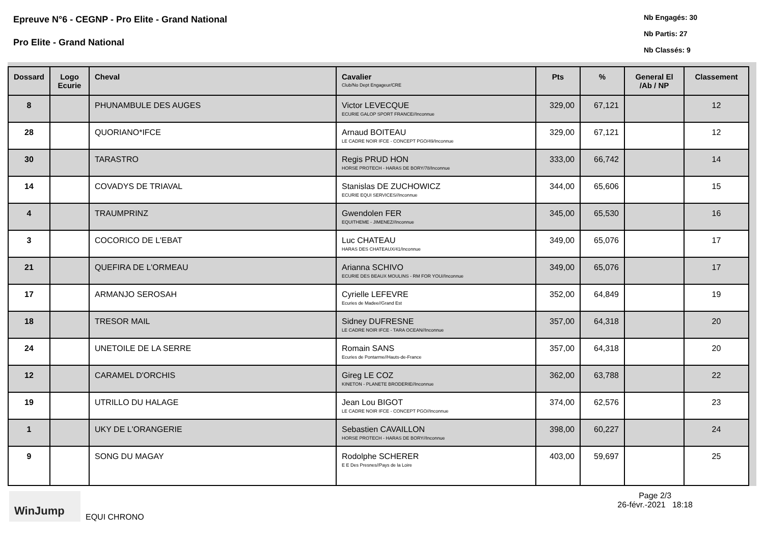Epreuve N°6 - CEGNP - Pro Elite - Grand National
Pro Elite - Grand National
Nb Engagés: 30
Nb Partis: 27
Nb Classés: 9
| Dossard | Logo Ecurie | Cheval | Cavalier Club/No Dept Engageur/CRE | Pts | % | General El /Ab / NP | Classement |
| --- | --- | --- | --- | --- | --- | --- | --- |
| 8 | | PHUNAMBULE DES AUGES | Victor LEVECQUE ECURIE GALOP SPORT FRANCE//Inconnue | 329,00 | 67,121 | | 12 |
| 28 | | QUORIANO*IFCE | Arnaud BOITEAU LE CADRE NOIR IFCE - CONCEPT PGO/49/Inconnue | 329,00 | 67,121 | | 12 |
| 30 | | TARASTRO | Regis PRUD HON HORSE PROTECH - HARAS DE BORY/78/Inconnue | 333,00 | 66,742 | | 14 |
| 14 | | COVADYS DE TRIAVAL | Stanislas DE ZUCHOWICZ ECURIE EQUI SERVICES//Inconnue | 344,00 | 65,606 | | 15 |
| 4 | | TRAUMPRINZ | Gwendolen FER EQUITHEME - JIMENEZ//Inconnue | 345,00 | 65,530 | | 16 |
| 3 | | COCORICO DE L'EBAT | Luc CHATEAU HARAS DES CHATEAUX/41/Inconnue | 349,00 | 65,076 | | 17 |
| 21 | | QUEFIRA DE L'ORMEAU | Arianna SCHIVO ECURIE DES BEAUX MOULINS - RM FOR YOU//Inconnue | 349,00 | 65,076 | | 17 |
| 17 | | ARMANJO SEROSAH | Cyrielle LEFEVRE Ecuries de Madee//Grand Est | 352,00 | 64,849 | | 19 |
| 18 | | TRESOR MAIL | Sidney DUFRESNE LE CADRE NOIR IFCE - TARA OCEAN//Inconnue | 357,00 | 64,318 | | 20 |
| 24 | | UNETOILE DE LA SERRE | Romain SANS Ecuries de Pontarme//Hauts-de-France | 357,00 | 64,318 | | 20 |
| 12 | | CARAMEL D'ORCHIS | Gireg LE COZ KINETON - PLANETE BRODERIE//Inconnue | 362,00 | 63,788 | | 22 |
| 19 | | UTRILLO DU HALAGE | Jean Lou BIGOT LE CADRE NOIR IFCE - CONCEPT PGO//Inconnue | 374,00 | 62,576 | | 23 |
| 1 | | UKY DE L'ORANGERIE | Sebastien CAVAILLON HORSE PROTECH - HARAS DE BORY//Inconnue | 398,00 | 60,227 | | 24 |
| 9 | | SONG DU MAGAY | Rodolphe SCHERER E E Des Presnes//Pays de la Loire | 403,00 | 59,697 | | 25 |
WinJump
EQUI CHRONO
Page 2/3
26-févr.-2021 18:18